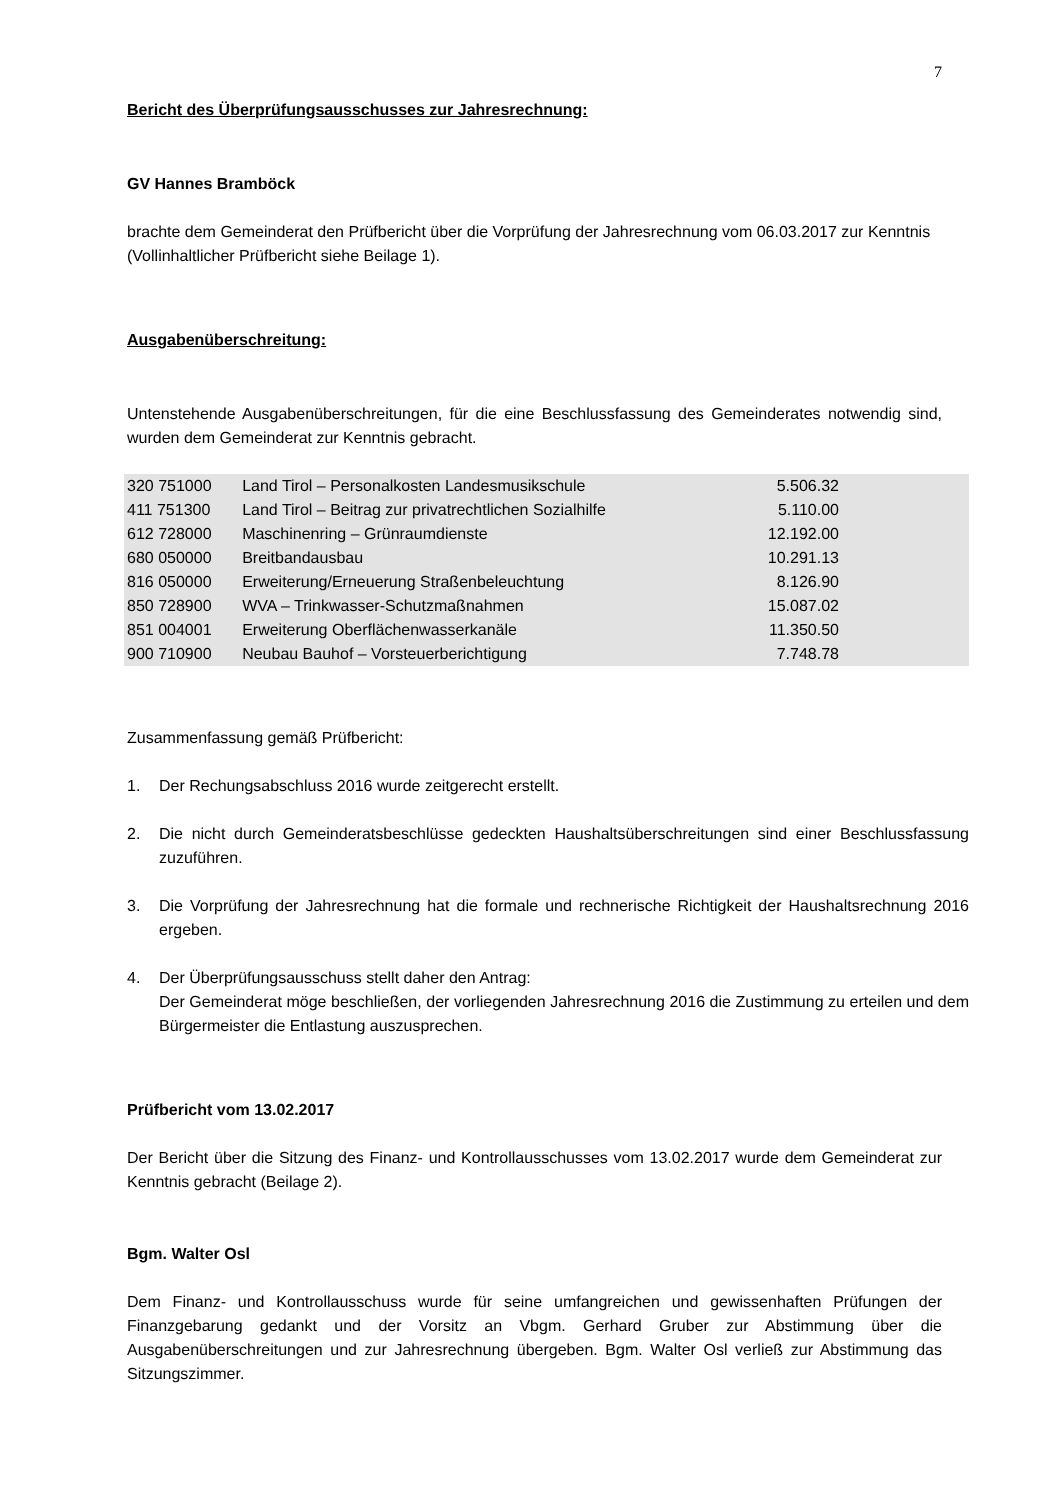7
Bericht des Überprüfungsausschusses zur Jahresrechnung:
GV Hannes Bramböck
brachte dem Gemeinderat den Prüfbericht über die Vorprüfung der Jahresrechnung vom 06.03.2017 zur Kenntnis (Vollinhaltlicher Prüfbericht siehe Beilage 1).
Ausgabenüberschreitung:
Untenstehende Ausgabenüberschreitungen, für die eine Beschlussfassung des Gemeinderates notwendig sind, wurden dem Gemeinderat zur Kenntnis gebracht.
| 320 751000 | Land Tirol – Personalkosten Landesmusikschule | 5.506.32 |
| 411 751300 | Land Tirol – Beitrag zur privatrechtlichen Sozialhilfe | 5.110.00 |
| 612 728000 | Maschinenring – Grünraumdienste | 12.192.00 |
| 680 050000 | Breitbandausbau | 10.291.13 |
| 816 050000 | Erweiterung/Erneuerung Straßenbeleuchtung | 8.126.90 |
| 850 728900 | WVA – Trinkwasser-Schutzmaßnahmen | 15.087.02 |
| 851 004001 | Erweiterung Oberflächenwasserkanäle | 11.350.50 |
| 900 710900 | Neubau Bauhof – Vorsteuerberichtigung | 7.748.78 |
Zusammenfassung gemäß Prüfbericht:
1. Der Rechungsabschluss 2016 wurde zeitgerecht erstellt.
2. Die nicht durch Gemeinderatsbeschlüsse gedeckten Haushaltsüberschreitungen sind einer Beschlussfassung zuzuführen.
3. Die Vorprüfung der Jahresrechnung hat die formale und rechnerische Richtigkeit der Haushaltsrechnung 2016 ergeben.
4. Der Überprüfungsausschuss stellt daher den Antrag:
Der Gemeinderat möge beschließen, der vorliegenden Jahresrechnung 2016 die Zustimmung zu erteilen und dem Bürgermeister die Entlastung auszusprechen.
Prüfbericht vom 13.02.2017
Der Bericht über die Sitzung des Finanz- und Kontrollausschusses vom 13.02.2017 wurde dem Gemeinderat zur Kenntnis gebracht (Beilage 2).
Bgm. Walter Osl
Dem Finanz- und Kontrollausschuss wurde für seine umfangreichen und gewissenhaften Prüfungen der Finanzgebarung gedankt und der Vorsitz an Vbgm. Gerhard Gruber zur Abstimmung über die Ausgabenüberschreitungen und zur Jahresrechnung übergeben. Bgm. Walter Osl verließ zur Abstimmung das Sitzungszimmer.